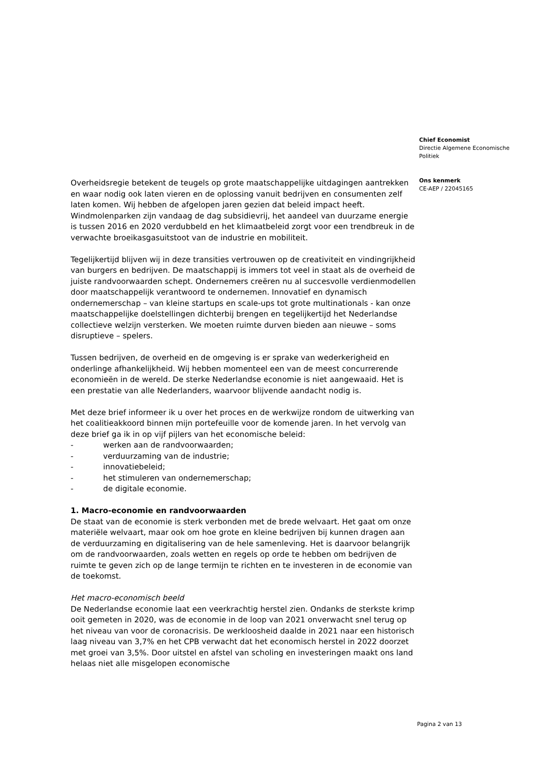Overheidsregie betekent de teugels op grote maatschappelijke uitdagingen aantrekken en waar nodig ook laten vieren en de oplossing vanuit bedrijven en consumenten zelf laten komen. Wij hebben de afgelopen jaren gezien dat beleid impact heeft. Windmolenparken zijn vandaag de dag subsidievrij, het aandeel van duurzame energie is tussen 2016 en 2020 verdubbeld en het klimaatbeleid zorgt voor een trendbreuk in de verwachte broeikasgasuitstoot van de industrie en mobiliteit.
Tegelijkertijd blijven wij in deze transities vertrouwen op de creativiteit en vindingrijkheid van burgers en bedrijven. De maatschappij is immers tot veel in staat als de overheid de juiste randvoorwaarden schept. Ondernemers creëren nu al succesvolle verdienmodellen door maatschappelijk verantwoord te ondernemen. Innovatief en dynamisch ondernemerschap – van kleine startups en scale-ups tot grote multinationals - kan onze maatschappelijke doelstellingen dichterbij brengen en tegelijkertijd het Nederlandse collectieve welzijn versterken. We moeten ruimte durven bieden aan nieuwe – soms disruptieve – spelers.
Tussen bedrijven, de overheid en de omgeving is er sprake van wederkerigheid en onderlinge afhankelijkheid. Wij hebben momenteel een van de meest concurrerende economieën in de wereld. De sterke Nederlandse economie is niet aangewaaid. Het is een prestatie van alle Nederlanders, waarvoor blijvende aandacht nodig is.
Met deze brief informeer ik u over het proces en de werkwijze rondom de uitwerking van het coalitieakkoord binnen mijn portefeuille voor de komende jaren. In het vervolg van deze brief ga ik in op vijf pijlers van het economische beleid:
- werken aan de randvoorwaarden;
- verduurzaming van de industrie;
- innovatiebeleid;
- het stimuleren van ondernemerschap;
- de digitale economie.
1. Macro-economie en randvoorwaarden
De staat van de economie is sterk verbonden met de brede welvaart. Het gaat om onze materiële welvaart, maar ook om hoe grote en kleine bedrijven bij kunnen dragen aan de verduurzaming en digitalisering van de hele samenleving. Het is daarvoor belangrijk om de randvoorwaarden, zoals wetten en regels op orde te hebben om bedrijven de ruimte te geven zich op de lange termijn te richten en te investeren in de economie van de toekomst.
Het macro-economisch beeld
De Nederlandse economie laat een veerkrachtig herstel zien. Ondanks de sterkste krimp ooit gemeten in 2020, was de economie in de loop van 2021 onverwacht snel terug op het niveau van voor de coronacrisis. De werkloosheid daalde in 2021 naar een historisch laag niveau van 3,7% en het CPB verwacht dat het economisch herstel in 2022 doorzet met groei van 3,5%. Door uitstel en afstel van scholing en investeringen maakt ons land helaas niet alle misgelopen economische
Chief Economist
Directie Algemene Economische Politiek
Ons kenmerk
CE-AEP / 22045165
Pagina 2 van 13